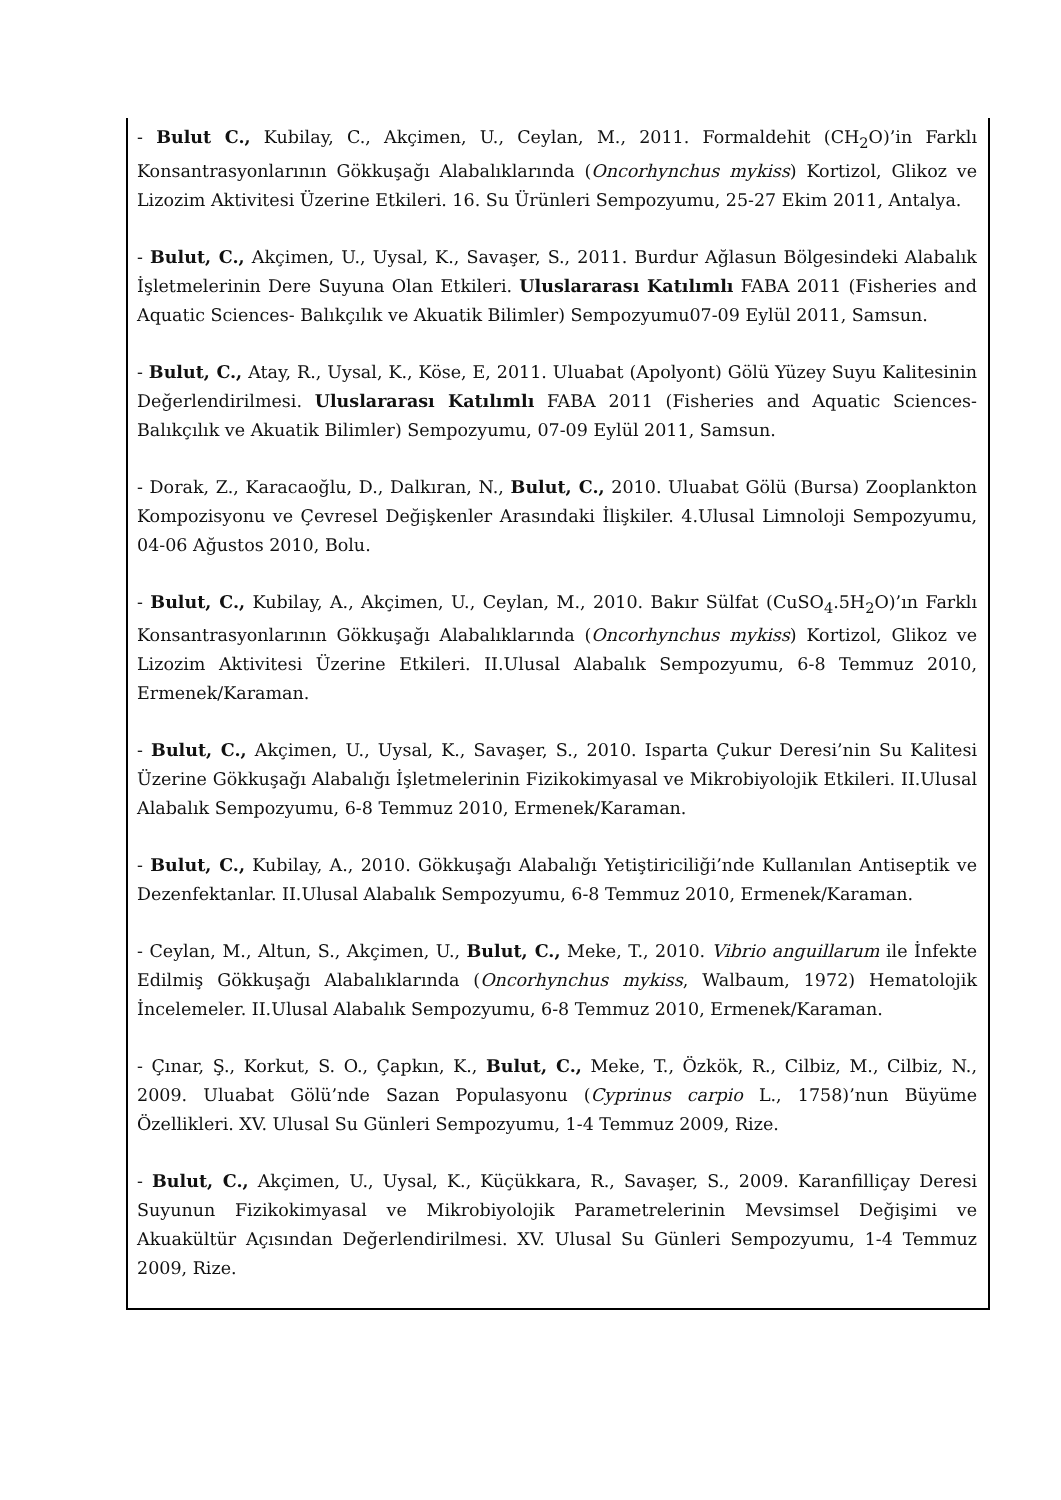- Bulut C., Kubilay, C., Akçimen, U., Ceylan, M., 2011. Formaldehit (CH<sub>2</sub>O)’in Farklı Konsantrasyonlarının Gökkuşağı Alabalıklarında (Oncorhynchus mykiss) Kortizol, Glikoz ve Lizozim Aktivitesi Üzerine Etkileri. 16. Su Ürünleri Sempozyumu, 25-27 Ekim 2011, Antalya.
- Bulut, C., Akçimen, U., Uysal, K., Savaşer, S., 2011. Burdur Ağlasun Bölgesindeki Alabalık İşletmelerinin Dere Suyuna Olan Etkileri. Uluslararası Katılımlı FABA 2011 (Fisheries and Aquatic Sciences- Balıkçılık ve Akuatik Bilimler) Sempozyumu07-09 Eylül 2011, Samsun.
- Bulut, C., Atay, R., Uysal, K., Köse, E, 2011. Uluabat (Apolyont) Gölü Yüzey Suyu Kalitesinin Değerlendirilmesi. Uluslararası Katılımlı FABA 2011 (Fisheries and Aquatic Sciences- Balıkçılık ve Akuatik Bilimler) Sempozyumu, 07-09 Eylül 2011, Samsun.
- Dorak, Z., Karacaoğlu, D., Dalkıran, N., Bulut, C., 2010. Uluabat Gölü (Bursa) Zooplankton Kompozisyonu ve Çevresel Değişkenler Arasındaki İlişkiler. 4.Ulusal Limnoloji Sempozyumu, 04-06 Ağustos 2010, Bolu.
- Bulut, C., Kubilay, A., Akçimen, U., Ceylan, M., 2010. Bakır Sülfat (CuSO<sub>4</sub>.5H<sub>2</sub>O)’ın Farklı Konsantrasyonlarının Gökkuşağı Alabalıklarında (Oncorhynchus mykiss) Kortizol, Glikoz ve Lizozim Aktivitesi Üzerine Etkileri. II.Ulusal Alabalık Sempozyumu, 6-8 Temmuz 2010, Ermenek/Karaman.
- Bulut, C., Akçimen, U., Uysal, K., Savaşer, S., 2010. Isparta Çukur Deresi’nin Su Kalitesi Üzerine Gökkuşağı Alabalığı İşletmelerinin Fizikokimyasal ve Mikrobiyolojik Etkileri. II.Ulusal Alabalık Sempozyumu, 6-8 Temmuz 2010, Ermenek/Karaman.
- Bulut, C., Kubilay, A., 2010. Gökkuşağı Alabalığı Yetiştiriciliği’nde Kullanılan Antiseptik ve Dezenfektanlar. II.Ulusal Alabalık Sempozyumu, 6-8 Temmuz 2010, Ermenek/Karaman.
- Ceylan, M., Altun, S., Akçimen, U., Bulut, C., Meke, T., 2010. Vibrio anguillarum ile İnfekte Edilmiş Gökkuşağı Alabalıklarında (Oncorhynchus mykiss, Walbaum, 1972) Hematolojik İncelemeler. II.Ulusal Alabalık Sempozyumu, 6-8 Temmuz 2010, Ermenek/Karaman.
- Çınar, Ş., Korkut, S. O., Çapkın, K., Bulut, C., Meke, T., Özkök, R., Cilbiz, M., Cilbiz, N., 2009. Uluabat Gölü’nde Sazan Populasyonu (Cyprinus carpio L., 1758)’nun Büyüme Özellikleri. XV. Ulusal Su Günleri Sempozyumu, 1-4 Temmuz 2009, Rize.
- Bulut, C., Akçimen, U., Uysal, K., Küçükkara, R., Savaşer, S., 2009. Karanfilliçay Deresi Suyunun Fizikokimyasal ve Mikrobiyolojik Parametrelerinin Mevsimsel Değişimi ve Akuakültür Açısından Değerlendirilmesi. XV. Ulusal Su Günleri Sempozyumu, 1-4 Temmuz 2009, Rize.